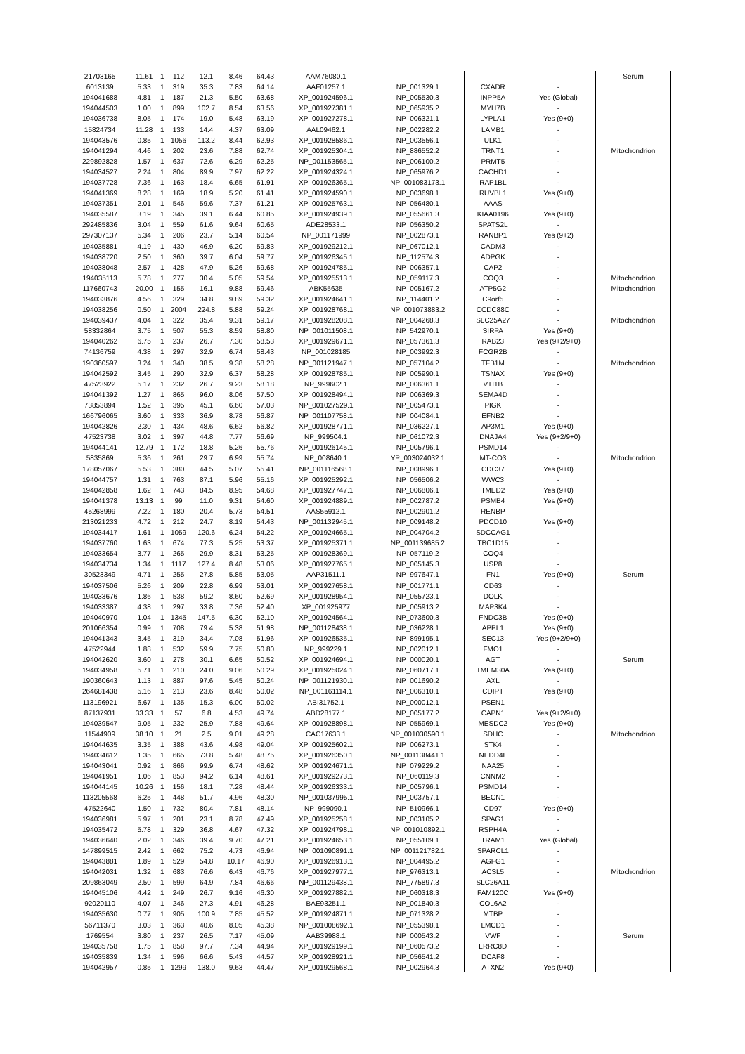| 21703165 | 11.61 | 1 | 112 | 12.1 | 8.46 | 64.43 | AAM76080.1 | | | | Serum |
| 6013139 | 5.33 | 1 | 319 | 35.3 | 7.83 | 64.14 | AAF01257.1 | NP_001329.1 | CXADR | - | |
| 194041688 | 4.81 | 1 | 187 | 21.3 | 5.50 | 63.68 | XP_001924596.1 | NP_005530.3 | INPP5A | Yes (Global) | |
| 194044503 | 1.00 | 1 | 899 | 102.7 | 8.54 | 63.56 | XP_001927381.1 | NP_065935.2 | MYH7B | - | |
| 194036738 | 8.05 | 1 | 174 | 19.0 | 5.48 | 63.19 | XP_001927278.1 | NP_006321.1 | LYPLA1 | Yes (9+0) | |
| 15824734 | 11.28 | 1 | 133 | 14.4 | 4.37 | 63.09 | AAL09462.1 | NP_002282.2 | LAMB1 | - | |
| 194043576 | 0.85 | 1 | 1056 | 113.2 | 8.44 | 62.93 | XP_001928586.1 | NP_003556.1 | ULK1 | - | |
| 194041294 | 4.46 | 1 | 202 | 23.6 | 7.88 | 62.74 | XP_001925304.1 | NP_886552.2 | TRNT1 | - | Mitochondrion |
| 229892828 | 1.57 | 1 | 637 | 72.6 | 6.29 | 62.25 | NP_001153565.1 | NP_006100.2 | PRMT5 | - | |
| 194034527 | 2.24 | 1 | 804 | 89.9 | 7.97 | 62.22 | XP_001924324.1 | NP_065976.2 | CACHD1 | - | |
| 194037728 | 7.36 | 1 | 163 | 18.4 | 6.65 | 61.91 | XP_001926365.1 | NP_001083173.1 | RAP1BL | - | |
| 194041369 | 8.28 | 1 | 169 | 18.9 | 5.20 | 61.41 | XP_001924590.1 | NP_003698.1 | RUVBL1 | Yes (9+0) | |
| 194037351 | 2.01 | 1 | 546 | 59.6 | 7.37 | 61.21 | XP_001925763.1 | NP_056480.1 | AAAS | - | |
| 194035587 | 3.19 | 1 | 345 | 39.1 | 6.44 | 60.85 | XP_001924939.1 | NP_055661.3 | KIAA0196 | Yes (9+0) | |
| 292485836 | 3.04 | 1 | 559 | 61.6 | 9.64 | 60.65 | ADE28533.1 | NP_056350.2 | SPATS2L | - | |
| 297307137 | 5.34 | 1 | 206 | 23.7 | 5.14 | 60.54 | NP_001171999 | NP_002873.1 | RANBP1 | Yes (9+2) | |
| 194035881 | 4.19 | 1 | 430 | 46.9 | 6.20 | 59.83 | XP_001929212.1 | NP_067012.1 | CADM3 | - | |
| 194038720 | 2.50 | 1 | 360 | 39.7 | 6.04 | 59.77 | XP_001926345.1 | NP_112574.3 | ADPGK | - | |
| 194038048 | 2.57 | 1 | 428 | 47.9 | 5.26 | 59.68 | XP_001924785.1 | NP_006357.1 | CAP2 | - | |
| 194035113 | 5.78 | 1 | 277 | 30.4 | 5.05 | 59.54 | XP_001925513.1 | NP_059117.3 | COQ3 | - | Mitochondrion |
| 117660743 | 20.00 | 1 | 155 | 16.1 | 9.88 | 59.46 | ABK55635 | NP_005167.2 | ATP5G2 | - | Mitochondrion |
| 194033876 | 4.56 | 1 | 329 | 34.8 | 9.89 | 59.32 | XP_001924641.1 | NP_114401.2 | C9orf5 | - | |
| 194038256 | 0.50 | 1 | 2004 | 224.8 | 5.88 | 59.24 | XP_001928768.1 | NP_001073883.2 | CCDC88C | - | |
| 194039437 | 4.04 | 1 | 322 | 35.4 | 9.31 | 59.17 | XP_001928208.1 | NP_004268.3 | SLC25A27 | - | Mitochondrion |
| 58332864 | 3.75 | 1 | 507 | 55.3 | 8.59 | 58.80 | NP_001011508.1 | NP_542970.1 | SIRPA | Yes (9+0) | |
| 194040262 | 6.75 | 1 | 237 | 26.7 | 7.30 | 58.53 | XP_001929671.1 | NP_057361.3 | RAB23 | Yes (9+2/9+0) | |
| 74136759 | 4.38 | 1 | 297 | 32.9 | 6.74 | 58.43 | NP_001028185 | NP_003992.3 | FCGR2B | - | |
| 190360597 | 3.24 | 1 | 340 | 38.5 | 9.38 | 58.28 | NP_001121947.1 | NP_057104.2 | TFB1M | - | Mitochondrion |
| 194042592 | 3.45 | 1 | 290 | 32.9 | 6.37 | 58.28 | XP_001928785.1 | NP_005990.1 | TSNAX | Yes (9+0) | |
| 47523922 | 5.17 | 1 | 232 | 26.7 | 9.23 | 58.18 | NP_999602.1 | NP_006361.1 | VTI1B | - | |
| 194041392 | 1.27 | 1 | 865 | 96.0 | 8.06 | 57.50 | XP_001928494.1 | NP_006369.3 | SEMA4D | - | |
| 73853894 | 1.52 | 1 | 395 | 45.1 | 6.60 | 57.03 | NP_001027529.1 | NP_005473.1 | PIGK | - | |
| 166796065 | 3.60 | 1 | 333 | 36.9 | 8.78 | 56.87 | NP_001107758.1 | NP_004084.1 | EFNB2 | - | |
| 194042826 | 2.30 | 1 | 434 | 48.6 | 6.62 | 56.82 | XP_001928771.1 | NP_036227.1 | AP3M1 | Yes (9+0) | |
| 47523738 | 3.02 | 1 | 397 | 44.8 | 7.77 | 56.69 | NP_999504.1 | NP_061072.3 | DNAJA4 | Yes (9+2/9+0) | |
| 194044141 | 12.79 | 1 | 172 | 18.8 | 5.26 | 55.76 | XP_001926145.1 | NP_005796.1 | PSMD14 | - | |
| 5835869 | 5.36 | 1 | 261 | 29.7 | 6.99 | 55.74 | NP_008640.1 | YP_003024032.1 | MT-CO3 | - | Mitochondrion |
| 178057067 | 5.53 | 1 | 380 | 44.5 | 5.07 | 55.41 | NP_001116568.1 | NP_008996.1 | CDC37 | Yes (9+0) | |
| 194044757 | 1.31 | 1 | 763 | 87.1 | 5.96 | 55.16 | XP_001925292.1 | NP_056506.2 | WWC3 | - | |
| 194042858 | 1.62 | 1 | 743 | 84.5 | 8.95 | 54.68 | XP_001927747.1 | NP_006806.1 | TMED2 | Yes (9+0) | |
| 194041378 | 13.13 | 1 | 99 | 11.0 | 9.31 | 54.60 | XP_001924889.1 | NP_002787.2 | PSMB4 | Yes (9+0) | |
| 45268999 | 7.22 | 1 | 180 | 20.4 | 5.73 | 54.51 | AAS55912.1 | NP_002901.2 | RENBP | - | |
| 213021233 | 4.72 | 1 | 212 | 24.7 | 8.19 | 54.43 | NP_001132945.1 | NP_009148.2 | PDCD10 | Yes (9+0) | |
| 194034417 | 1.61 | 1 | 1059 | 120.6 | 6.24 | 54.22 | XP_001924665.1 | NP_004704.2 | SDCCAG1 | - | |
| 194037760 | 1.63 | 1 | 674 | 77.3 | 5.25 | 53.37 | XP_001925371.1 | NP_001139685.2 | TBC1D15 | - | |
| 194033654 | 3.77 | 1 | 265 | 29.9 | 8.31 | 53.25 | XP_001928369.1 | NP_057119.2 | COQ4 | - | |
| 194034734 | 1.34 | 1 | 1117 | 127.4 | 8.48 | 53.06 | XP_001927765.1 | NP_005145.3 | USP8 | - | |
| 30523349 | 4.71 | 1 | 255 | 27.8 | 5.85 | 53.05 | AAP31511.1 | NP_997647.1 | FN1 | Yes (9+0) | Serum |
| 194037506 | 5.26 | 1 | 209 | 22.8 | 6.99 | 53.01 | XP_001927658.1 | NP_001771.1 | CD63 | - | |
| 194033676 | 1.86 | 1 | 538 | 59.2 | 8.60 | 52.69 | XP_001928954.1 | NP_055723.1 | DOLK | - | |
| 194033387 | 4.38 | 1 | 297 | 33.8 | 7.36 | 52.40 | XP_001925977 | NP_005913.2 | MAP3K4 | - | |
| 194040970 | 1.04 | 1 | 1345 | 147.5 | 6.30 | 52.10 | XP_001924564.1 | NP_073600.3 | FNDC3B | Yes (9+0) | |
| 201066354 | 0.99 | 1 | 708 | 79.4 | 5.38 | 51.98 | NP_001128438.1 | NP_036228.1 | APPL1 | Yes (9+0) | |
| 194041343 | 3.45 | 1 | 319 | 34.4 | 7.08 | 51.96 | XP_001926535.1 | NP_899195.1 | SEC13 | Yes (9+2/9+0) | |
| 47522944 | 1.88 | 1 | 532 | 59.9 | 7.75 | 50.80 | NP_999229.1 | NP_002012.1 | FMO1 | - | |
| 194042620 | 3.60 | 1 | 278 | 30.1 | 6.65 | 50.52 | XP_001924694.1 | NP_000020.1 | AGT | - | Serum |
| 194034958 | 5.71 | 1 | 210 | 24.0 | 9.06 | 50.29 | XP_001925024.1 | NP_060717.1 | TMEM30A | Yes (9+0) | |
| 190360643 | 1.13 | 1 | 887 | 97.6 | 5.45 | 50.24 | NP_001121930.1 | NP_001690.2 | AXL | - | |
| 264681438 | 5.16 | 1 | 213 | 23.6 | 8.48 | 50.02 | NP_001161114.1 | NP_006310.1 | CDIPT | Yes (9+0) | |
| 113196921 | 6.67 | 1 | 135 | 15.3 | 6.00 | 50.02 | ABI31752.1 | NP_000012.1 | PSEN1 | - | |
| 87137931 | 33.33 | 1 | 57 | 6.8 | 4.53 | 49.74 | ABD28177.1 | NP_005177.2 | CAPN1 | Yes (9+2/9+0) | |
| 194039547 | 9.05 | 1 | 232 | 25.9 | 7.88 | 49.64 | XP_001928898.1 | NP_055969.1 | MESDC2 | Yes (9+0) | |
| 11544909 | 38.10 | 1 | 21 | 2.5 | 9.01 | 49.28 | CAC17633.1 | NP_001030590.1 | SDHC | - | Mitochondrion |
| 194044635 | 3.35 | 1 | 388 | 43.6 | 4.98 | 49.04 | XP_001925602.1 | NP_006273.1 | STK4 | - | |
| 194034612 | 1.35 | 1 | 665 | 73.8 | 5.48 | 48.75 | XP_001926350.1 | NP_001138441.1 | NEDD4L | - | |
| 194043041 | 0.92 | 1 | 866 | 99.9 | 6.74 | 48.62 | XP_001924671.1 | NP_079229.2 | NAA25 | - | |
| 194041951 | 1.06 | 1 | 853 | 94.2 | 6.14 | 48.61 | XP_001929273.1 | NP_060119.3 | CNNM2 | - | |
| 194044145 | 10.26 | 1 | 156 | 18.1 | 7.28 | 48.44 | XP_001926333.1 | NP_005796.1 | PSMD14 | - | |
| 113205568 | 6.25 | 1 | 448 | 51.7 | 4.96 | 48.30 | NP_001037995.1 | NP_003757.1 | BECN1 | - | |
| 47522640 | 1.50 | 1 | 732 | 80.4 | 7.81 | 48.14 | NP_999090.1 | NP_510966.1 | CD97 | Yes (9+0) | |
| 194036981 | 5.97 | 1 | 201 | 23.1 | 8.78 | 47.49 | XP_001925258.1 | NP_003105.2 | SPAG1 | - | |
| 194035472 | 5.78 | 1 | 329 | 36.8 | 4.67 | 47.32 | XP_001924798.1 | NP_001010892.1 | RSPH4A | - | |
| 194036640 | 2.02 | 1 | 346 | 39.4 | 9.70 | 47.21 | XP_001924653.1 | NP_055109.1 | TRAM1 | Yes (Global) | |
| 147899515 | 2.42 | 1 | 662 | 75.2 | 4.73 | 46.94 | NP_001090891.1 | NP_001121782.1 | SPARCL1 | - | |
| 194043881 | 1.89 | 1 | 529 | 54.8 | 10.17 | 46.90 | XP_001926913.1 | NP_004495.2 | AGFG1 | - | |
| 194042031 | 1.32 | 1 | 683 | 76.6 | 6.43 | 46.76 | XP_001927977.1 | NP_976313.1 | ACSL5 | - | Mitochondrion |
| 209863049 | 2.50 | 1 | 599 | 64.9 | 7.84 | 46.66 | NP_001129438.1 | NP_775897.3 | SLC26A11 | - | |
| 194045106 | 4.42 | 1 | 249 | 26.7 | 9.16 | 46.30 | XP_001927882.1 | NP_060318.3 | FAM120C | Yes (9+0) | |
| 92020110 | 4.07 | 1 | 246 | 27.3 | 4.91 | 46.28 | BAE93251.1 | NP_001840.3 | COL6A2 | - | |
| 194035630 | 0.77 | 1 | 905 | 100.9 | 7.85 | 45.52 | XP_001924871.1 | NP_071328.2 | MTBP | - | |
| 56711370 | 3.03 | 1 | 363 | 40.6 | 8.05 | 45.38 | NP_001008692.1 | NP_055398.1 | LMCD1 | - | |
| 1769554 | 3.80 | 1 | 237 | 26.5 | 7.17 | 45.09 | AAB39988.1 | NP_000543.2 | VWF | - | Serum |
| 194035758 | 1.75 | 1 | 858 | 97.7 | 7.34 | 44.94 | XP_001929199.1 | NP_060573.2 | LRRC8D | - | |
| 194035839 | 1.34 | 1 | 596 | 66.6 | 5.43 | 44.57 | XP_001928921.1 | NP_056541.2 | DCAF8 | - | |
| 194042957 | 0.85 | 1 | 1299 | 138.0 | 9.63 | 44.47 | XP_001929568.1 | NP_002964.3 | ATXN2 | Yes (9+0) | |